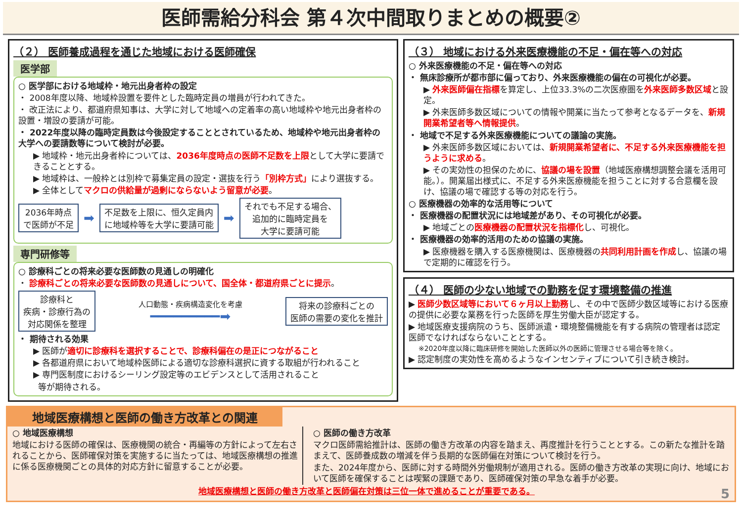医師需給分科会 第４次中間取りまとめの概要②
（２） 医師養成過程を通じた地域における医師確保
医学部
○ 医学部における地域枠・地元出身者枠の設定
・ 2008年度以降、地域枠設置を要件とした臨時定員の増員が行われてきた。
・ 改正法により、都道府県知事は、大学に対して地域への定着率の高い地域枠や地元出身者枠の設置・増設の要請が可能。
・ 2022年度以降の臨時定員数は今後設定することとされているため、地域枠や地元出身者枠の大学への要請数等について検討が必要。
▶ 地域枠・地元出身者枠については、2036年度時点の医師不足数を上限として大学に要請できることとする。
▶ 地域枠は、一般枠とは別枠で募集定員の設定・選抜を行う「別枠方式」により選抜する。
▶ 全体としてマクロの供給量が過剰にならないよう留意が必要。
2036年時点
で医師が不足
➡
不足数を上限に、恒久定員内
に地域枠等を大学に要請可能
➡
それでも不足する場合、
追加的に臨時定員を
大学に要請可能
専門研修等
○ 診療科ごとの将来必要な医師数の見通しの明確化
・ 診療科ごとの将来必要な医師数の見通しについて、国全体・都道府県ごとに提示。
診療科と
疾病・診療行為の
対応関係を整理
人口動態・疾病構造変化を考慮
━━━━━━━━━➡
将来の診療科ごとの
医師の需要の変化を推計
・ 期待される効果
▶ 医師が適切に診療科を選択することで、診療科偏在の是正につながること
▶ 各都道府県において地域枠医師による適切な診療科選択に資する取組が行われること
▶ 専門医制度におけるシーリング設定等のエビデンスとして活用されること
等が期待される。
（３） 地域における外来医療機能の不足・偏在等への対応
○ 外来医療機能の不足・偏在等への対応
・ 無床診療所が都市部に偏っており、外来医療機能の偏在の可視化が必要。
▶ 外来医師偏在指標を算定し、上位33.3%の二次医療圏を外来医師多数区域と設定。
▶ 外来医師多数区域についての情報や開業に当たって参考となるデータを、新規開業希望者等へ情報提供。
・ 地域で不足する外来医療機能についての議論の実施。
▶ 外来医師多数区域においては、新規開業希望者に、不足する外来医療機能を担うように求める。
▶ その実効性の担保のために、協議の場を設置（地域医療構想調整会議を活用可能。）。開業届出様式に、不足する外来医療機能を担うことに対する合意欄を設け、協議の場で確認する等の対応を行う。
○ 医療機器の効率的な活用等について
・ 医療機器の配置状況には地域差があり、その可視化が必要。
▶ 地域ごとの医療機器の配置状況を指標化し、可視化。
・ 医療機器の効率的活用のための協議の実施。
▶ 医療機器を購入する医療機関は、医療機器の共同利用計画を作成し、協議の場で定期的に確認を行う。
（４） 医師の少ない地域での勤務を促す環境整備の推進
▶ 医師少数区域等において６ヶ月以上勤務し、その中で医師少数区域等における医療の提供に必要な業務を行った医師を厚生労働大臣が認定する。
▶ 地域医療支援病院のうち、医師派遣・環境整備機能を有する病院の管理者は認定医師でなければならないこととする。
※2020年度以降に臨床研修を開始した医師以外の医師に管理させる場合等を除く。
▶ 認定制度の実効性を高めるようなインセンティブについて引き続き検討。
地域医療構想と医師の働き方改革との関連
○ 地域医療構想
地域における医師の確保は、医療機関の統合・再編等の方針によって左右されることから、医師確保対策を実施するに当たっては、地域医療構想の推進に係る医療機関ごとの具体的対応方針に留意することが必要。
○ 医師の働き方改革
マクロ医師需給推計は、医師の働き方改革の内容を踏まえ、再度推計を行うこととする。この新たな推計を踏まえて、医師養成数の増減を伴う長期的な医師偏在対策について検討を行う。
また、2024年度から、医師に対する時間外労働規制が適用される。医師の働き方改革の実現に向け、地域において医師を確保することは喫緊の課題であり、医師確保対策の早急な着手が必要。
地域医療構想と医師の働き方改革と医師偏在対策は三位一体で進めることが重要である。 5